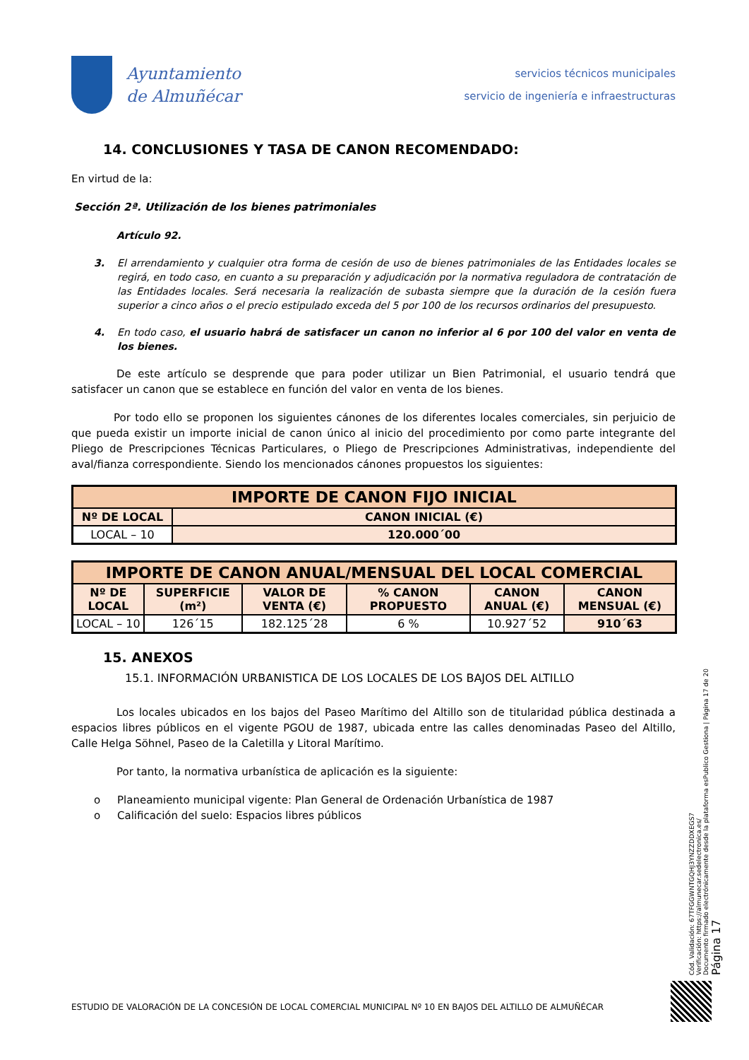Ayuntamiento
de Almuñécar
servicios técnicos municipales
servicio de ingeniería e infraestructuras
14. CONCLUSIONES Y TASA DE CANON RECOMENDADO:
En virtud de la:
Sección 2ª. Utilización de los bienes patrimoniales
Artículo 92.
3. El arrendamiento y cualquier otra forma de cesión de uso de bienes patrimoniales de las Entidades locales se regirá, en todo caso, en cuanto a su preparación y adjudicación por la normativa reguladora de contratación de las Entidades locales. Será necesaria la realización de subasta siempre que la duración de la cesión fuera superior a cinco años o el precio estipulado exceda del 5 por 100 de los recursos ordinarios del presupuesto.
4. En todo caso, el usuario habrá de satisfacer un canon no inferior al 6 por 100 del valor en venta de los bienes.
De este artículo se desprende que para poder utilizar un Bien Patrimonial, el usuario tendrá que satisfacer un canon que se establece en función del valor en venta de los bienes.
Por todo ello se proponen los siguientes cánones de los diferentes locales comerciales, sin perjuicio de que pueda existir un importe inicial de canon único al inicio del procedimiento por como parte integrante del Pliego de Prescripciones Técnicas Particulares, o Pliego de Prescripciones Administrativas, independiente del aval/fianza correspondiente. Siendo los mencionados cánones propuestos los siguientes:
| IMPORTE DE CANON FIJO INICIAL | |
| --- | --- |
| Nº DE LOCAL | CANON INICIAL (€) |
| LOCAL – 10 | 120.000´00 |
| IMPORTE DE CANON ANUAL/MENSUAL DEL LOCAL COMERCIAL | | | | | |
| --- | --- | --- | --- | --- | --- |
| Nº DE LOCAL | SUPERFICIE (m²) | VALOR DE VENTA (€) | % CANON PROPUESTO | CANON ANUAL (€) | CANON MENSUAL (€) |
| LOCAL – 10 | 126´15 | 182.125´28 | 6 % | 10.927´52 | 910´63 |
15. ANEXOS
15.1. INFORMACIÓN URBANISTICA DE LOS LOCALES DE LOS BAJOS DEL ALTILLO
Los locales ubicados en los bajos del Paseo Marítimo del Altillo son de titularidad pública destinada a espacios libres públicos en el vigente PGOU de 1987, ubicada entre las calles denominadas Paseo del Altillo, Calle Helga Söhnel, Paseo de la Caletilla y Litoral Marítimo.
Por tanto, la normativa urbanística de aplicación es la siguiente:
o Planeamiento municipal vigente: Plan General de Ordenación Urbanística de 1987
o Calificación del suelo: Espacios libres públicos
Cód. Validación: 67TFGGWNTGQHJ3YNZZDDXEGS7
Verificación: https://almunecar.sedelectronica.es/
Documento firmado electrónicamente desde la plataforma esPublico Gestiona | Página 17 de 20
Página 17
ESTUDIO DE VALORACIÓN DE LA CONCESIÓN DE LOCAL COMERCIAL MUNICIPAL Nº 10 EN BAJOS DEL ALTILLO DE ALMUÑÉCAR